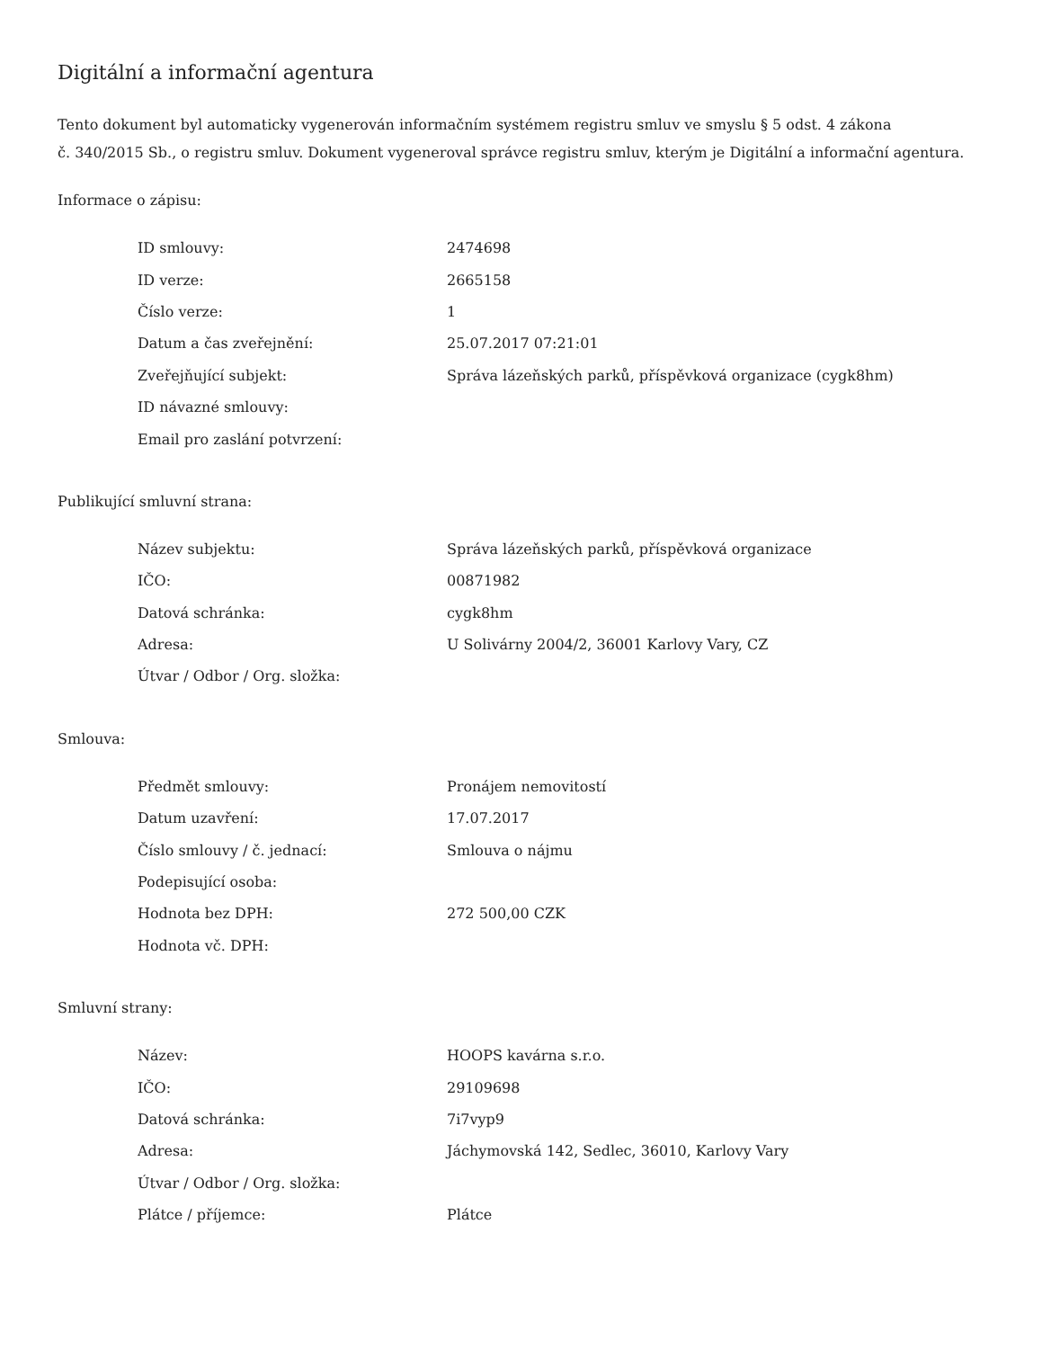Digitální a informační agentura
Tento dokument byl automaticky vygenerován informačním systémem registru smluv ve smyslu § 5 odst. 4 zákona
č. 340/2015 Sb., o registru smluv. Dokument vygeneroval správce registru smluv, kterým je Digitální a informační agentura.
Informace o zápisu:
| ID smlouvy: | 2474698 |
| ID verze: | 2665158 |
| Číslo verze: | 1 |
| Datum a čas zveřejnění: | 25.07.2017 07:21:01 |
| Zveřejňující subjekt: | Správa lázeňských parků, příspěvková organizace (cygk8hm) |
| ID návazné smlouvy: | |
| Email pro zaslání potvrzení: | |
Publikující smluvní strana:
| Název subjektu: | Správa lázeňských parků, příspěvková organizace |
| IČO: | 00871982 |
| Datová schránka: | cygk8hm |
| Adresa: | U Solivárny 2004/2, 36001 Karlovy Vary, CZ |
| Útvar / Odbor / Org. složka: | |
Smlouva:
| Předmět smlouvy: | Pronájem nemovitostí |
| Datum uzavření: | 17.07.2017 |
| Číslo smlouvy / č. jednací: | Smlouva o nájmu |
| Podepisující osoba: | |
| Hodnota bez DPH: | 272 500,00 CZK |
| Hodnota vč. DPH: | |
Smluvní strany:
| Název: | HOOPS kavárna s.r.o. |
| IČO: | 29109698 |
| Datová schránka: | 7i7vyp9 |
| Adresa: | Jáchymovská 142, Sedlec, 36010, Karlovy Vary |
| Útvar / Odbor / Org. složka: | |
| Plátce / příjemce: | Plátce |